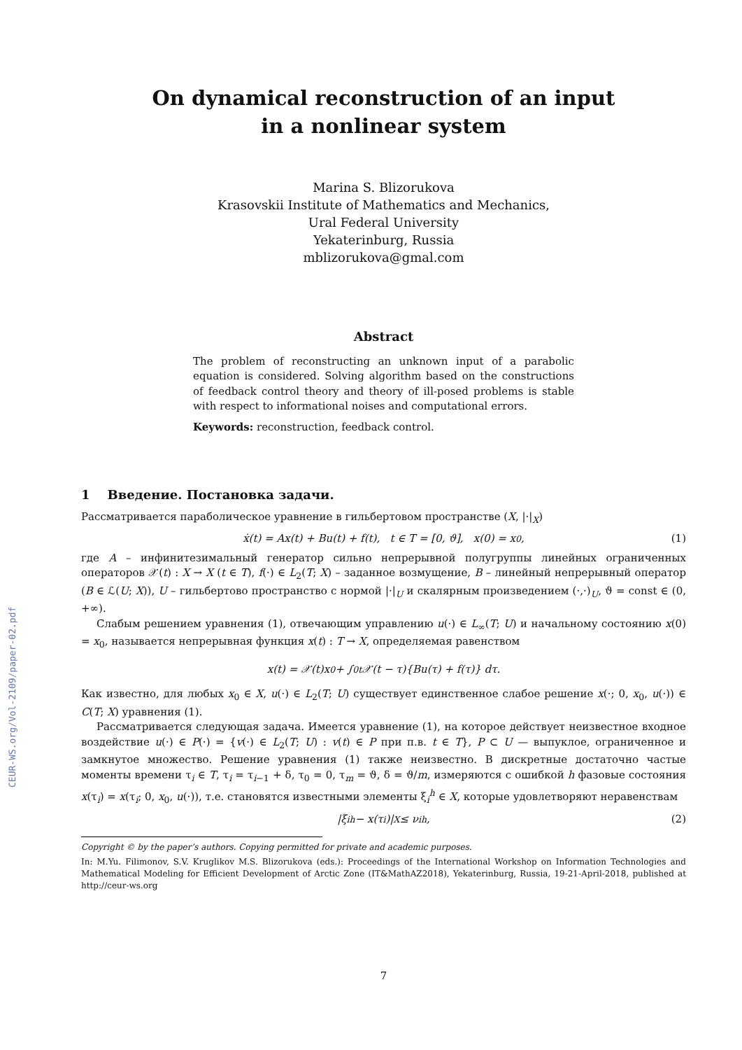CEUR-WS.org/Vol-2109/paper-02.pdf
On dynamical reconstruction of an input
in a nonlinear system
Marina S. Blizorukova
Krasovskii Institute of Mathematics and Mechanics,
Ural Federal University
Yekaterinburg, Russia
mblizorukova@gmal.com
Abstract
The problem of reconstructing an unknown input of a parabolic equation is considered. Solving algorithm based on the constructions of feedback control theory and theory of ill-posed problems is stable with respect to informational noises and computational errors.
Keywords: reconstruction, feedback control.
1 Введение. Постановка задачи.
Рассматривается параболическое уравнение в гильбертовом пространстве (X, |·|<sub>X</sub>)
ẋ(t) = Ax(t) + Bu(t) + f(t), t ∈ T = [0, ϑ], x(0) = x<sub>0</sub>, (1)
где A – инфинитезимальный генератор сильно непрерывной полугруппы линейных ограниченных операторов 𝒳(t) : X → X (t ∈ T), f(·) ∈ L<sub>2</sub>(T; X) – заданное возмущение, B – линейный непрерывный оператор (B ∈ ℒ(U; X)), U – гильбертово пространство с нормой |·|<sub>U</sub> и скалярным произведением (·,·)<sub>U</sub>, ϑ = const ∈ (0, +∞).
Слабым решением уравнения (1), отвечающим управлению u(·) ∈ L<sub>∞</sub>(T; U) и начальному состоянию x(0) = x<sub>0</sub>, называется непрерывная функция x(t) : T → X, определяемая равенством
x(t) = 𝒳(t)x<sub>0</sub> + ∫<sub>0</sub><sup>t</sup> 𝒳(t − τ){Bu(τ) + f(τ)} dτ.
Как известно, для любых x<sub>0</sub> ∈ X, u(·) ∈ L<sub>2</sub>(T; U) существует единственное слабое решение x(·; 0, x<sub>0</sub>, u(·)) ∈ C(T; X) уравнения (1).
Рассматривается следующая задача. Имеется уравнение (1), на которое действует неизвестное входное воздействие u(·) ∈ P(·) = {v(·) ∈ L<sub>2</sub>(T; U) : v(t) ∈ P при п.в. t ∈ T}, P ⊂ U — выпуклое, ограниченное и замкнутое множество. Решение уравнения (1) также неизвестно. В дискретные достаточно частые моменты времени τ<sub>i</sub> ∈ T, τ<sub>i</sub> = τ<sub>i−1</sub> + δ, τ<sub>0</sub> = 0, τ<sub>m</sub> = ϑ, δ = ϑ/m, измеряются с ошибкой h фазовые состояния x(τ<sub>i</sub>) = x(τ<sub>i</sub>; 0, x<sub>0</sub>, u(·)), т.е. становятся известными элементы ξ<sub>i</sub><sup>h</sup> ∈ X, которые удовлетворяют неравенствам
|ξ<sub>i</sub><sup>h</sup> − x(τ<sub>i</sub>)|<sub>X</sub> ≤ ν<sub>i</sub><sup>h</sup>, (2)
Copyright © by the paper’s authors. Copying permitted for private and academic purposes.
In: M.Yu. Filimonov, S.V. Kruglikov M.S. Blizorukova (eds.): Proceedings of the International Workshop on Information Technologies and Mathematical Modeling for Efficient Development of Arctic Zone (IT&MathAZ2018), Yekaterinburg, Russia, 19-21-April-2018, published at http://ceur-ws.org
7